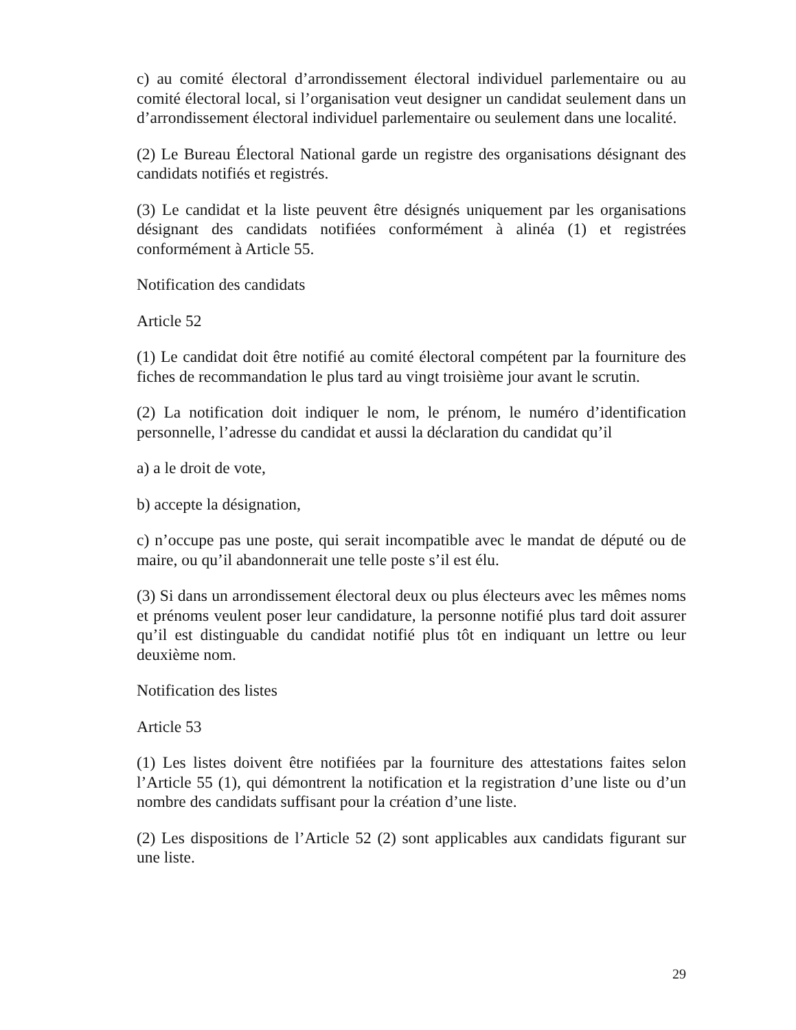c) au comité électoral d’arrondissement électoral individuel parlementaire ou au comité électoral local, si l’organisation veut designer un candidat seulement dans un d’arrondissement électoral individuel parlementaire ou seulement dans une localité.
(2) Le Bureau Électoral National garde un registre des organisations désignant des candidats notifiés et registrés.
(3) Le candidat et la liste peuvent être désignés uniquement par les organisations désignant des candidats notifiées conformément à alinéa (1) et registrées conformément à Article 55.
Notification des candidats
Article 52
(1) Le candidat doit être notifié au comité électoral compétent par la fourniture des fiches de recommandation le plus tard au vingt troisième jour avant le scrutin.
(2) La notification doit indiquer le nom, le prénom, le numéro d’identification personnelle, l’adresse du candidat et aussi la déclaration du candidat qu’il
a) a le droit de vote,
b) accepte la désignation,
c) n’occupe pas une poste, qui serait incompatible avec le mandat de député ou de maire, ou qu’il abandonnerait une telle poste s’il est élu.
(3) Si dans un arrondissement électoral deux ou plus électeurs avec les mêmes noms et prénoms veulent poser leur candidature, la personne notifié plus tard doit assurer qu’il est distinguable du candidat notifié plus tôt en indiquant un lettre ou leur deuxième nom.
Notification des listes
Article 53
(1) Les listes doivent être notifiées par la fourniture des attestations faites selon l’Article 55 (1), qui démontrent la notification et la registration d’une liste ou d’un nombre des candidats suffisant pour la création d’une liste.
(2) Les dispositions de l’Article 52 (2) sont applicables aux candidats figurant sur une liste.
29